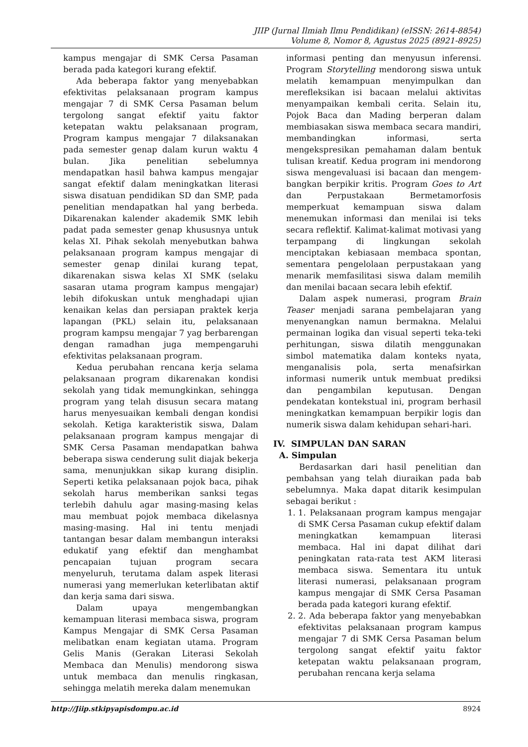JIIP (Jurnal Ilmiah Ilmu Pendidikan) (eISSN: 2614-8854)
Volume 8, Nomor 8, Agustus 2025 (8921-8925)
kampus mengajar di SMK Cersa Pasaman berada pada kategori kurang efektif.
Ada beberapa faktor yang menyebabkan efektivitas pelaksanaan program kampus mengajar 7 di SMK Cersa Pasaman belum tergolong sangat efektif yaitu faktor ketepatan waktu pelaksanaan program, Program kampus mengajar 7 dilaksanakan pada semester genap dalam kurun waktu 4 bulan. Jika penelitian sebelumnya mendapatkan hasil bahwa kampus mengajar sangat efektif dalam meningkatkan literasi siswa disatuan pendidikan SD dan SMP, pada penelitian mendapatkan hal yang berbeda. Dikarenakan kalender akademik SMK lebih padat pada semester genap khususnya untuk kelas XI. Pihak sekolah menyebutkan bahwa pelaksanaan program kampus mengajar di semester genap dinilai kurang tepat, dikarenakan siswa kelas XI SMK (selaku sasaran utama program kampus mengajar) lebih difokuskan untuk menghadapi ujian kenaikan kelas dan persiapan praktek kerja lapangan (PKL) selain itu, pelaksanaan program kampsu mengajar 7 yag berbarengan dengan ramadhan juga mempengaruhi efektivitas pelaksanaan program.
Kedua perubahan rencana kerja selama pelaksanaan program dikarenakan kondisi sekolah yang tidak memungkinkan, sehingga program yang telah disusun secara matang harus menyesuaikan kembali dengan kondisi sekolah. Ketiga karakteristik siswa, Dalam pelaksanaan program kampus mengajar di SMK Cersa Pasaman mendapatkan bahwa beberapa siswa cenderung sulit diajak bekerja sama, menunjukkan sikap kurang disiplin. Seperti ketika pelaksanaan pojok baca, pihak sekolah harus memberikan sanksi tegas terlebih dahulu agar masing-masing kelas mau membuat pojok membaca dikelasnya masing-masing. Hal ini tentu menjadi tantangan besar dalam membangun interaksi edukatif yang efektif dan menghambat pencapaian tujuan program secara menyeluruh, terutama dalam aspek literasi numerasi yang memerlukan keterlibatan aktif dan kerja sama dari siswa.
Dalam upaya mengembangkan kemampuan literasi membaca siswa, program Kampus Mengajar di SMK Cersa Pasaman melibatkan enam kegiatan utama. Program Gelis Manis (Gerakan Literasi Sekolah Membaca dan Menulis) mendorong siswa untuk membaca dan menulis ringkasan, sehingga melatih mereka dalam menemukan
informasi penting dan menyusun inferensi. Program Storytelling mendorong siswa untuk melatih kemampuan menyimpulkan dan merefleksikan isi bacaan melalui aktivitas menyampaikan kembali cerita. Selain itu, Pojok Baca dan Mading berperan dalam membiasakan siswa membaca secara mandiri, membandingkan informasi, serta mengekspresikan pemahaman dalam bentuk tulisan kreatif. Kedua program ini mendorong siswa mengevaluasi isi bacaan dan mengem-bangkan berpikir kritis. Program Goes to Art dan Perpustakaan Bermetamorfosis memperkuat kemampuan siswa dalam menemukan informasi dan menilai isi teks secara reflektif. Kalimat-kalimat motivasi yang terpampang di lingkungan sekolah menciptakan kebiasaan membaca spontan, sementara pengelolaan perpustakaan yang menarik memfasilitasi siswa dalam memilih dan menilai bacaan secara lebih efektif.
Dalam aspek numerasi, program Brain Teaser menjadi sarana pembelajaran yang menyenangkan namun bermakna. Melalui permainan logika dan visual seperti teka-teki perhitungan, siswa dilatih menggunakan simbol matematika dalam konteks nyata, menganalisis pola, serta menafsirkan informasi numerik untuk membuat prediksi dan pengambilan keputusan. Dengan pendekatan kontekstual ini, program berhasil meningkatkan kemampuan berpikir logis dan numerik siswa dalam kehidupan sehari-hari.
IV. SIMPULAN DAN SARAN
A. Simpulan
Berdasarkan dari hasil penelitian dan pembahsan yang telah diuraikan pada bab sebelumnya. Maka dapat ditarik kesimpulan sebagai berikut :
1. 1. Pelaksanaan program kampus mengajar di SMK Cersa Pasaman cukup efektif dalam meningkatkan kemampuan literasi membaca. Hal ini dapat dilihat dari peningkatan rata-rata test AKM literasi membaca siswa. Sementara itu untuk literasi numerasi, pelaksanaan program kampus mengajar di SMK Cersa Pasaman berada pada kategori kurang efektif.
2. 2. Ada beberapa faktor yang menyebabkan efektivitas pelaksanaan program kampus mengajar 7 di SMK Cersa Pasaman belum tergolong sangat efektif yaitu faktor ketepatan waktu pelaksanaan program, perubahan rencana kerja selama
http://Jiip.stkipyapisdompu.ac.id 8924